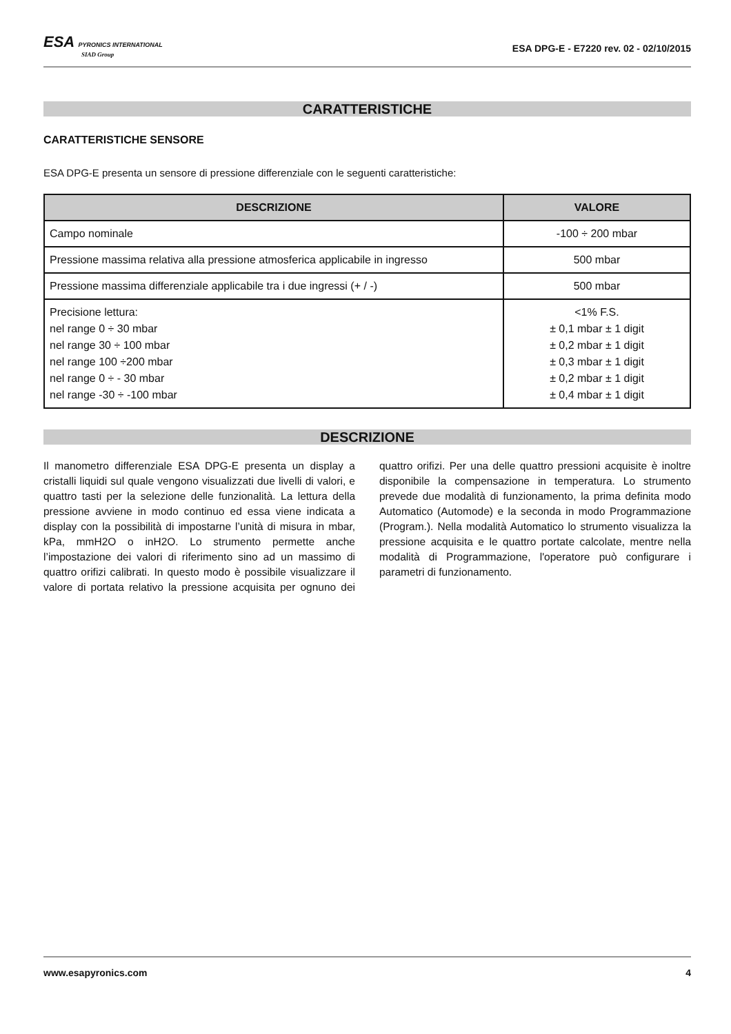ESA PYRONICS INTERNATIONAL
SIAD Group
ESA DPG-E - E7220 rev. 02 - 02/10/2015
CARATTERISTICHE
CARATTERISTICHE SENSORE
ESA DPG-E presenta un sensore di pressione differenziale con le seguenti caratteristiche:
| DESCRIZIONE | VALORE |
| --- | --- |
| Campo nominale | -100 ÷ 200 mbar |
| Pressione massima relativa alla pressione atmosferica applicabile in ingresso | 500 mbar |
| Pressione massima differenziale applicabile tra i due ingressi (+ / -) | 500 mbar |
| Precisione lettura: nel range 0 ÷ 30 mbar nel range 30 ÷ 100 mbar nel range 100 ÷200 mbar nel range 0 ÷ - 30 mbar nel range -30 ÷ -100 mbar | <1% F.S. ± 0,1 mbar ± 1 digit ± 0,2 mbar ± 1 digit ± 0,3 mbar ± 1 digit ± 0,2 mbar ± 1 digit ± 0,4 mbar ± 1 digit |
DESCRIZIONE
Il manometro differenziale ESA DPG-E presenta un display a cristalli liquidi sul quale vengono visualizzati due livelli di valori, e quattro tasti per la selezione delle funzionalità. La lettura della pressione avviene in modo continuo ed essa viene indicata a display con la possibilità di impostarne l’unità di misura in mbar, kPa, mmH2O o inH2O. Lo strumento permette anche l’impostazione dei valori di riferimento sino ad un massimo di quattro orifizi calibrati. In questo modo è possibile visualizzare il valore di portata relativo la pressione acquisita per ognuno dei quattro orifizi. Per una delle quattro pressioni acquisite è inoltre disponibile la compensazione in temperatura. Lo strumento prevede due modalità di funzionamento, la prima definita modo Automatico (Automode) e la seconda in modo Programmazione (Program.). Nella modalità Automatico lo strumento visualizza la pressione acquisita e le quattro portate calcolate, mentre nella modalità di Programmazione, l'operatore può configurare i parametri di funzionamento.
www.esapyronics.com 4